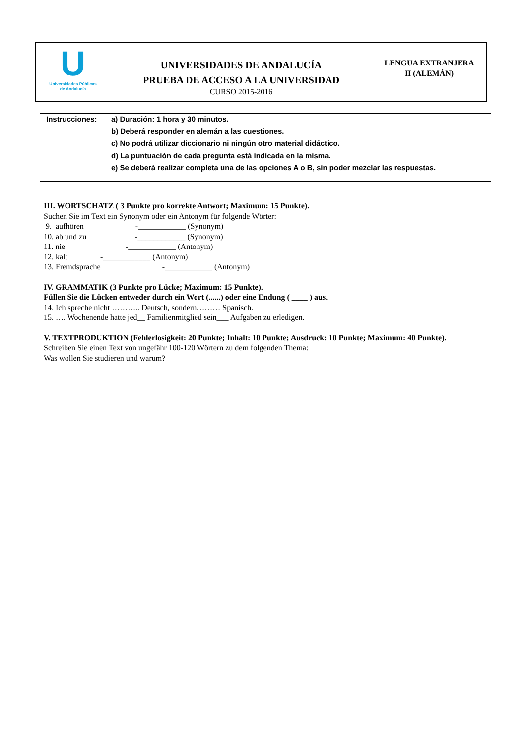U
Universidades Públicas
de Andalucía
UNIVERSIDADES DE ANDALUCÍA
PRUEBA DE ACCESO A LA UNIVERSIDAD
CURSO 2015-2016
LENGUA EXTRANJERA
II (ALEMÁN)
Instrucciones: a) Duración: 1 hora y 30 minutos.
b) Deberá responder en alemán a las cuestiones.
c) No podrá utilizar diccionario ni ningún otro material didáctico.
d) La puntuación de cada pregunta está indicada en la misma.
e) Se deberá realizar completa una de las opciones A o B, sin poder mezclar las respuestas.
III. WORTSCHATZ ( 3 Punkte pro korrekte Antwort; Maximum: 15 Punkte).
Suchen Sie im Text ein Synonym oder ein Antonym für folgende Wörter:
9. aufhören -____________ (Synonym)
10. ab und zu -____________ (Synonym)
11. nie -____________ (Antonym)
12. kalt -____________ (Antonym)
13. Fremdsprache -____________ (Antonym)
IV. GRAMMATIK (3 Punkte pro Lücke; Maximum: 15 Punkte).
Füllen Sie die Lücken entweder durch ein Wort (......) oder eine Endung ( ____ ) aus.
14. Ich spreche nicht ……….. Deutsch, sondern……… Spanisch.
15. …. Wochenende hatte jed__ Familienmitglied sein___ Aufgaben zu erledigen.
V. TEXTPRODUKTION (Fehlerlosigkeit: 20 Punkte; Inhalt: 10 Punkte; Ausdruck: 10 Punkte; Maximum: 40 Punkte).
Schreiben Sie einen Text von ungefähr 100-120 Wörtern zu dem folgenden Thema:
Was wollen Sie studieren und warum?